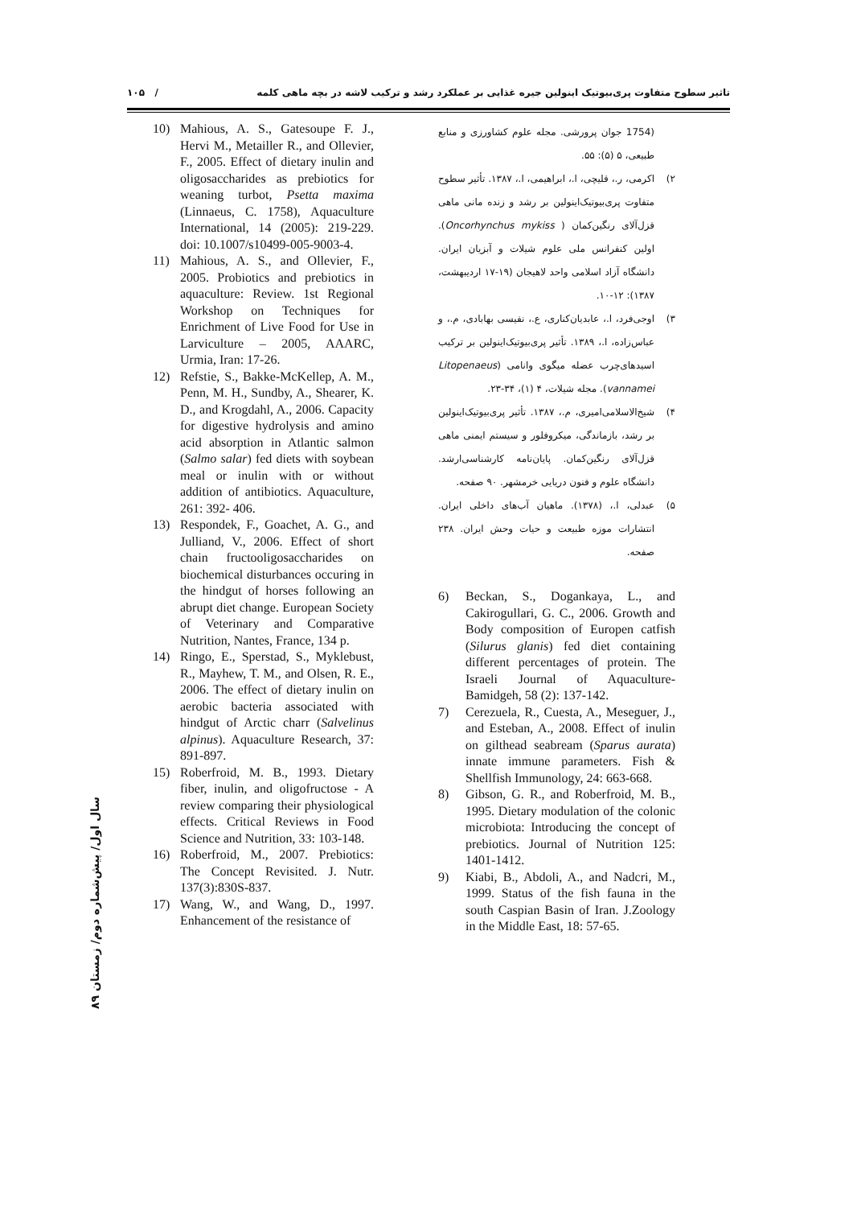تاثیر سطوح متفاوت پری‌بیوتیک اینولین جیره غذایی بر عملکرد رشد و ترکیب لاشه در بچه ماهی کلمه / ۱۰۵
10) Mahious, A. S., Gatesoupe F. J., Hervi M., Metailler R., and Ollevier, F., 2005. Effect of dietary inulin and oligosaccharides as prebiotics for weaning turbot, Psetta maxima (Linnaeus, C. 1758), Aquaculture International, 14 (2005): 219-229. doi: 10.1007/s10499-005-9003-4.
11) Mahious, A. S., and Ollevier, F., 2005. Probiotics and prebiotics in aquaculture: Review. 1st Regional Workshop on Techniques for Enrichment of Live Food for Use in Larviculture – 2005, AAARC, Urmia, Iran: 17-26.
12) Refstie, S., Bakke-McKellep, A. M., Penn, M. H., Sundby, A., Shearer, K. D., and Krogdahl, A., 2006. Capacity for digestive hydrolysis and amino acid absorption in Atlantic salmon (Salmo salar) fed diets with soybean meal or inulin with or without addition of antibiotics. Aquaculture, 261: 392- 406.
13) Respondek, F., Goachet, A. G., and Julliand, V., 2006. Effect of short chain fructooligosaccharides on biochemical disturbances occuring in the hindgut of horses following an abrupt diet change. European Society of Veterinary and Comparative Nutrition, Nantes, France, 134 p.
14) Ringo, E., Sperstad, S., Myklebust, R., Mayhew, T. M., and Olsen, R. E., 2006. The effect of dietary inulin on aerobic bacteria associated with hindgut of Arctic charr (Salvelinus alpinus). Aquaculture Research, 37: 891-897.
15) Roberfroid, M. B., 1993. Dietary fiber, inulin, and oligofructose - A review comparing their physiological effects. Critical Reviews in Food Science and Nutrition, 33: 103-148.
16) Roberfroid, M., 2007. Prebiotics: The Concept Revisited. J. Nutr. 137(3):830S-837.
17) Wang, W., and Wang, D., 1997. Enhancement of the resistance of
(1754 جوان پرورشی. مجله علوم کشاورزی و منابع طبیعی، ۵ (۵): ۵۵.
۲) اکرمی، ر.، قلیچی، ا.، ابراهیمی، ا.، ۱۳۸۷. تأثیر سطوح متفاوت پری‌بیوتیک‌اینولین بر رشد و زنده مانی ماهی قزل‌آلای رنگین‌کمان ( Oncorhynchus mykiss). اولین کنفرانس ملی علوم شیلات و آبزیان ایران. دانشگاه آزاد اسلامی واحد لاهیجان (۱۹-۱۷ اردیبهشت، ۱۳۸۷): ۱۲-۱۰.
۳) اوجی‌فرد، ا.، عابدیان‌کناری، ع.، نفیسی بهابادی، م.، و عباس‌زاده، ا.، ۱۳۸۹. تأثیر پری‌بیوتیک‌اینولین بر ترکیب اسیدهای‌چرب عضله میگوی وانامی (Litopenaeus vannamei). مجله شیلات، ۴ (۱)، ۳۴-۲۳.
۴) شیخ‌الاسلامی‌امیری، م.، ۱۳۸۷. تأثیر پری‌بیوتیک‌اینولین بر رشد، بازماندگی، میکروفلور و سیستم ایمنی ماهی قزل‌آلای رنگین‌کمان. پایان‌نامه کارشناسی‌ارشد. دانشگاه علوم و فنون دریایی خرمشهر. ۹۰ صفحه.
۵) عبدلی، ا.، (۱۳۷۸). ماهیان آب‌های داخلی ایران. انتشارات موزه طبیعت و حیات وحش ایران. ۲۳۸ صفحه.
6) Beckan, S., Dogankaya, L., and Cakirogullari, G. C., 2006. Growth and Body composition of Europen catfish (Silurus glanis) fed diet containing different percentages of protein. The Israeli Journal of Aquaculture-Bamidgeh, 58 (2): 137-142.
7) Cerezuela, R., Cuesta, A., Meseguer, J., and Esteban, A., 2008. Effect of inulin on gilthead seabream (Sparus aurata) innate immune parameters. Fish & Shellfish Immunology, 24: 663-668.
8) Gibson, G. R., and Roberfroid, M. B., 1995. Dietary modulation of the colonic microbiota: Introducing the concept of prebiotics. Journal of Nutrition 125: 1401-1412.
9) Kiabi, B., Abdoli, A., and Nadcri, M., 1999. Status of the fish fauna in the south Caspian Basin of Iran. J.Zoology in the Middle East, 18: 57-65.
سال اول/ پیش‌شماره دوم/ زمستان ۸۹